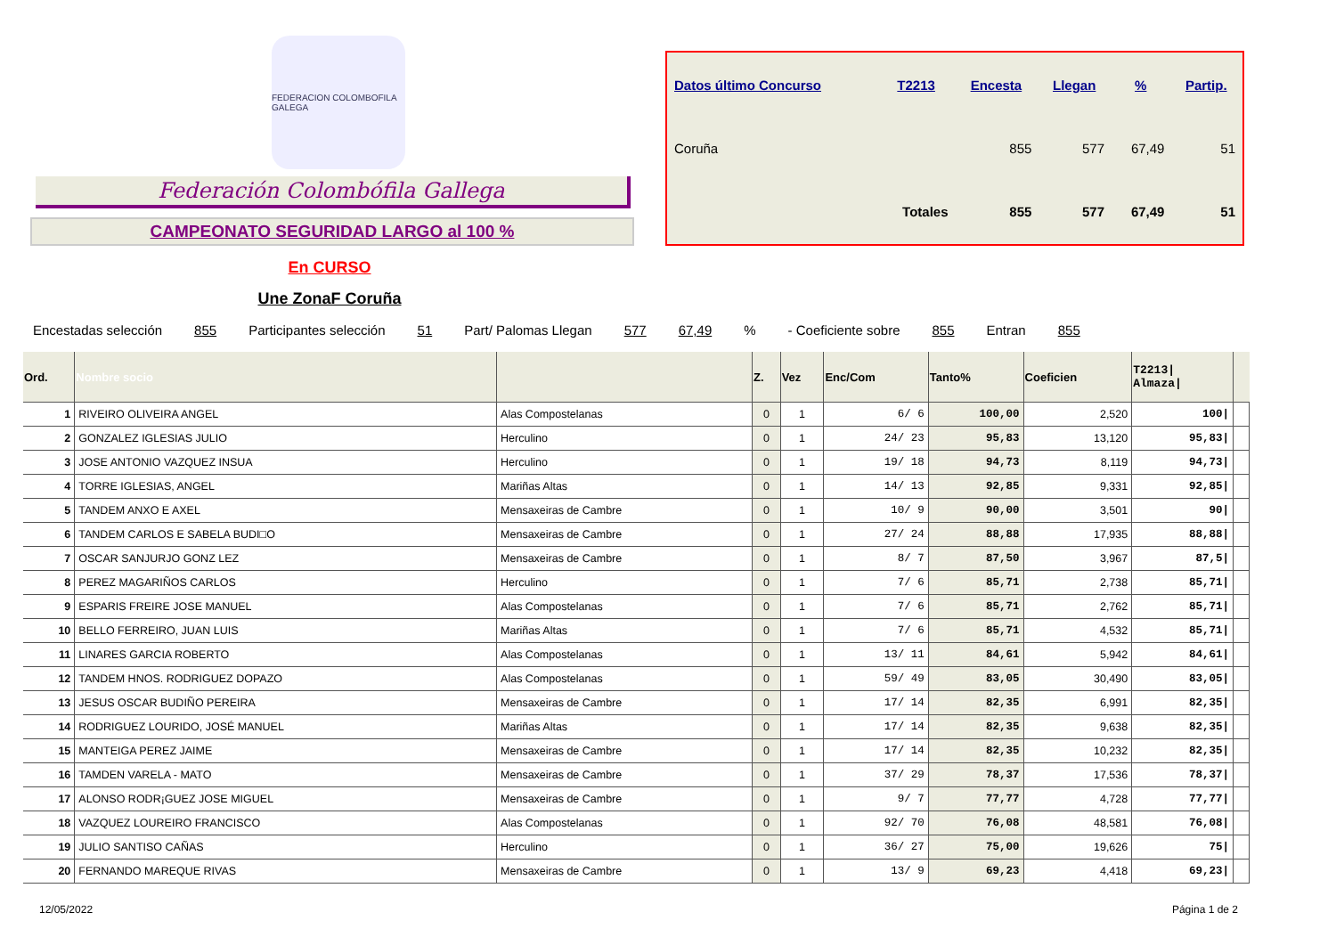FEDERACION COLOMBOFILA GALEGA
Federación Colombófila Gallega
CAMPEONATO SEGURIDAD LARGO al 100 %
| Datos último Concurso | T2213 | Encesta | Llegan | % | Partip. |
| --- | --- | --- | --- | --- | --- |
| Coruña | | 855 | 577 | 67,49 | 51 |
| | Totales | 855 | 577 | 67,49 | 51 |
En CURSO
Une ZonaF Coruña
Encestadas selección 855 Participantes selección 51 Part/ Palomas Llegan 577 67,49% - Coeficiente sobre 855 Entran 855
| Ord. | Nombre socio | | Z. | Vez | Enc/Com | Tanto% | Coeficien | T2213/ Almaza/ | |
| --- | --- | --- | --- | --- | --- | --- | --- | --- | --- |
| 1 | RIVEIRO OLIVEIRA ANGEL | Alas Compostelanas | 0 | 1 | 6/ 6 | 100,00 | 2,520 | 100/ | |
| 2 | GONZALEZ IGLESIAS JULIO | Herculino | 0 | 1 | 24/ 23 | 95,83 | 13,120 | 95,83/ | |
| 3 | JOSE ANTONIO VAZQUEZ INSUA | Herculino | 0 | 1 | 19/ 18 | 94,73 | 8,119 | 94,73/ | |
| 4 | TORRE IGLESIAS, ANGEL | Mariñas Altas | 0 | 1 | 14/ 13 | 92,85 | 9,331 | 92,85/ | |
| 5 | TANDEM ANXO E AXEL | Mensaxeiras de Cambre | 0 | 1 | 10/ 9 | 90,00 | 3,501 | 90/ | |
| 6 | TANDEM CARLOS E SABELA BUDI□O | Mensaxeiras de Cambre | 0 | 1 | 27/ 24 | 88,88 | 17,935 | 88,88/ | |
| 7 | OSCAR SANJURJO GONZ LEZ | Mensaxeiras de Cambre | 0 | 1 | 8/ 7 | 87,50 | 3,967 | 87,5/ | |
| 8 | PEREZ MAGARIÑOS CARLOS | Herculino | 0 | 1 | 7/ 6 | 85,71 | 2,738 | 85,71/ | |
| 9 | ESPARIS FREIRE JOSE MANUEL | Alas Compostelanas | 0 | 1 | 7/ 6 | 85,71 | 2,762 | 85,71/ | |
| 10 | BELLO FERREIRO, JUAN LUIS | Mariñas Altas | 0 | 1 | 7/ 6 | 85,71 | 4,532 | 85,71/ | |
| 11 | LINARES GARCIA ROBERTO | Alas Compostelanas | 0 | 1 | 13/ 11 | 84,61 | 5,942 | 84,61/ | |
| 12 | TANDEM HNOS. RODRIGUEZ DOPAZO | Alas Compostelanas | 0 | 1 | 59/ 49 | 83,05 | 30,490 | 83,05/ | |
| 13 | JESUS OSCAR BUDIÑO PEREIRA | Mensaxeiras de Cambre | 0 | 1 | 17/ 14 | 82,35 | 6,991 | 82,35/ | |
| 14 | RODRIGUEZ LOURIDO, JOSÉ MANUEL | Mariñas Altas | 0 | 1 | 17/ 14 | 82,35 | 9,638 | 82,35/ | |
| 15 | MANTEIGA PEREZ JAIME | Mensaxeiras de Cambre | 0 | 1 | 17/ 14 | 82,35 | 10,232 | 82,35/ | |
| 16 | TAMDEN VARELA - MATO | Mensaxeiras de Cambre | 0 | 1 | 37/ 29 | 78,37 | 17,536 | 78,37/ | |
| 17 | ALONSO RODR¡GUEZ JOSE MIGUEL | Mensaxeiras de Cambre | 0 | 1 | 9/ 7 | 77,77 | 4,728 | 77,77/ | |
| 18 | VAZQUEZ LOUREIRO FRANCISCO | Alas Compostelanas | 0 | 1 | 92/ 70 | 76,08 | 48,581 | 76,08/ | |
| 19 | JULIO SANTISO CAÑAS | Herculino | 0 | 1 | 36/ 27 | 75,00 | 19,626 | 75/ | |
| 20 | FERNANDO MAREQUE RIVAS | Mensaxeiras de Cambre | 0 | 1 | 13/ 9 | 69,23 | 4,418 | 69,23/ | |
12/05/2022 Página 1 de 2